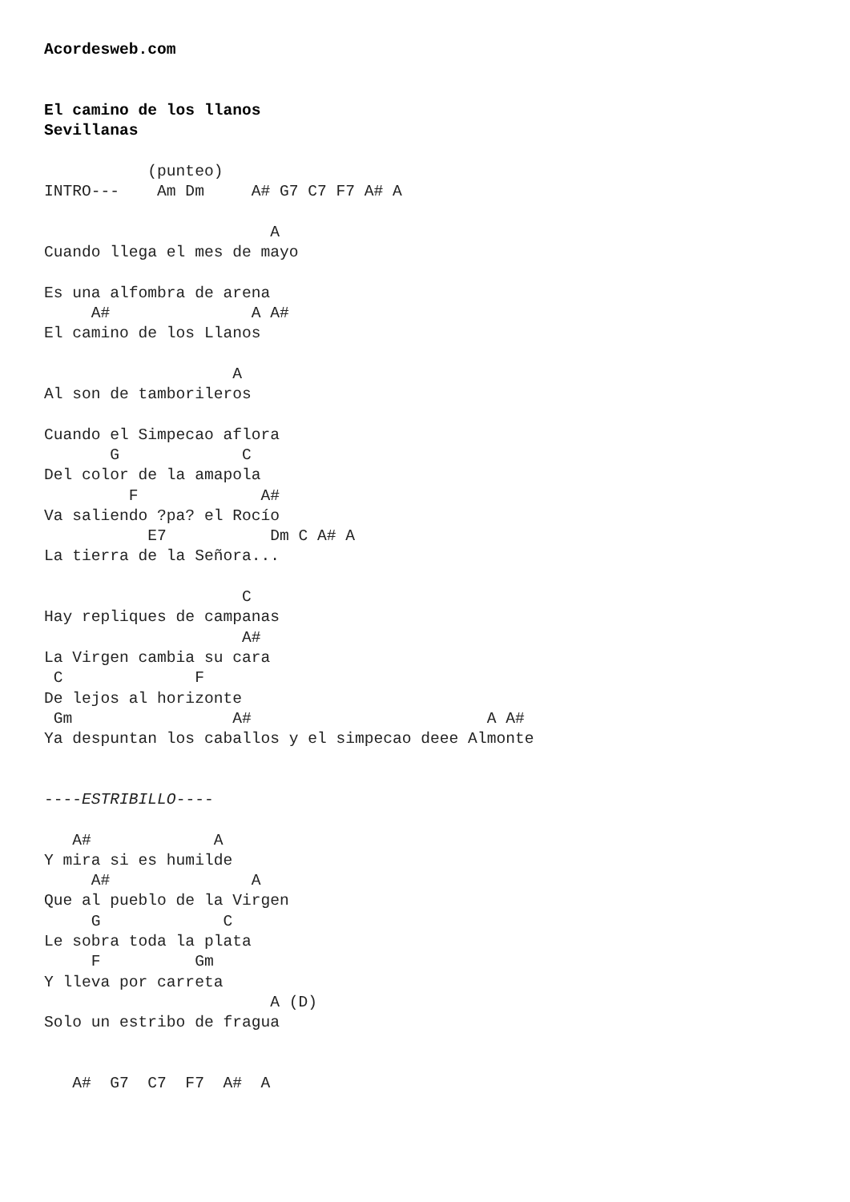Acordesweb.com


El camino de los llanos
Sevillanas

           (punteo)
INTRO---    Am Dm     A# G7 C7 F7 A# A

                        A
Cuando llega el mes de mayo

Es una alfombra de arena
     A#               A A#
El camino de los Llanos

                    A
Al son de tamborileros

Cuando el Simpecao aflora
       G             C
Del color de la amapola
         F             A#
Va saliendo ?pa? el Rocío
           E7           Dm C A# A
La tierra de la Señora...

                     C
Hay repliques de campanas
                     A#
La Virgen cambia su cara
 C              F
De lejos al horizonte
 Gm                 A#                         A A#
Ya despuntan los caballos y el simpecao deee Almonte


----ESTRIBILLO----

   A#             A
Y mira si es humilde
     A#               A
Que al pueblo de la Virgen
     G             C
Le sobra toda la plata
     F          Gm
Y lleva por carreta
                        A (D)
Solo un estribo de fragua


   A#  G7  C7  F7  A#  A